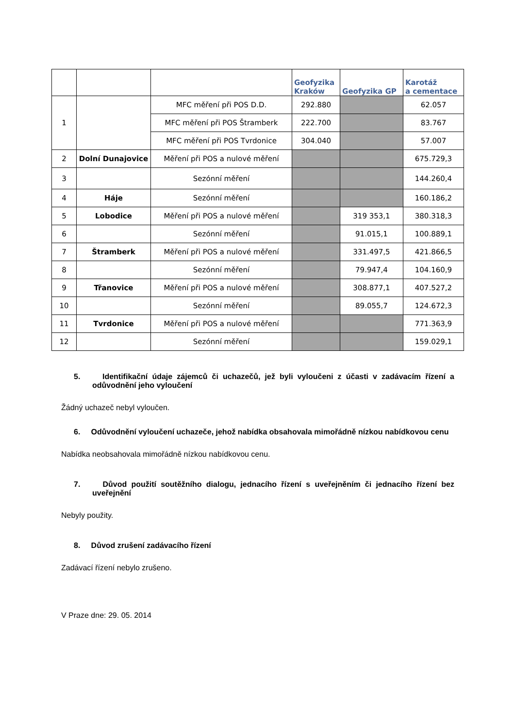| | | | Geofyzika Kraków | Geofyzika GP | Karotáž a cementace |
| --- | --- | --- | --- | --- | --- |
| 1 | | MFC měření při POS D.D. | 292.880 | | 62.057 |
| | | MFC měření při POS Štramberk | 222.700 | | 83.767 |
| | | MFC měření při POS Tvrdonice | 304.040 | | 57.007 |
| 2 | Dolní Dunajovice | Měření při POS a nulové měření | | | 675.729,3 |
| 3 | | Sezónní měření | | | 144.260,4 |
| 4 | Háje | Sezónní měření | | | 160.186,2 |
| 5 | Lobodice | Měření při POS a nulové měření | | 319 353,1 | 380.318,3 |
| 6 | | Sezónní měření | | 91.015,1 | 100.889,1 |
| 7 | Štramberk | Měření při POS a nulové měření | | 331.497,5 | 421.866,5 |
| 8 | | Sezónní měření | | 79.947,4 | 104.160,9 |
| 9 | Třanovice | Měření při POS a nulové měření | | 308.877,1 | 407.527,2 |
| 10 | | Sezónní měření | | 89.055,7 | 124.672,3 |
| 11 | Tvrdonice | Měření při POS a nulové měření | | | 771.363,9 |
| 12 | | Sezónní měření | | | 159.029,1 |
5. Identifikační údaje zájemců či uchazečů, jež byli vyloučeni z účasti v zadávacím řízení a odůvodnění jeho vyloučení
Žádný uchazeč nebyl vyloučen.
6. Odůvodnění vyloučení uchazeče, jehož nabídka obsahovala mimořádně nízkou nabídkovou cenu
Nabídka neobsahovala mimořádně nízkou nabídkovou cenu.
7. Důvod použití soutěžního dialogu, jednacího řízení s uveřejněním či jednacího řízení bez uveřejnění
Nebyly použity.
8. Důvod zrušení zadávacího řízení
Zadávací řízení nebylo zrušeno.
V Praze dne: 29. 05. 2014